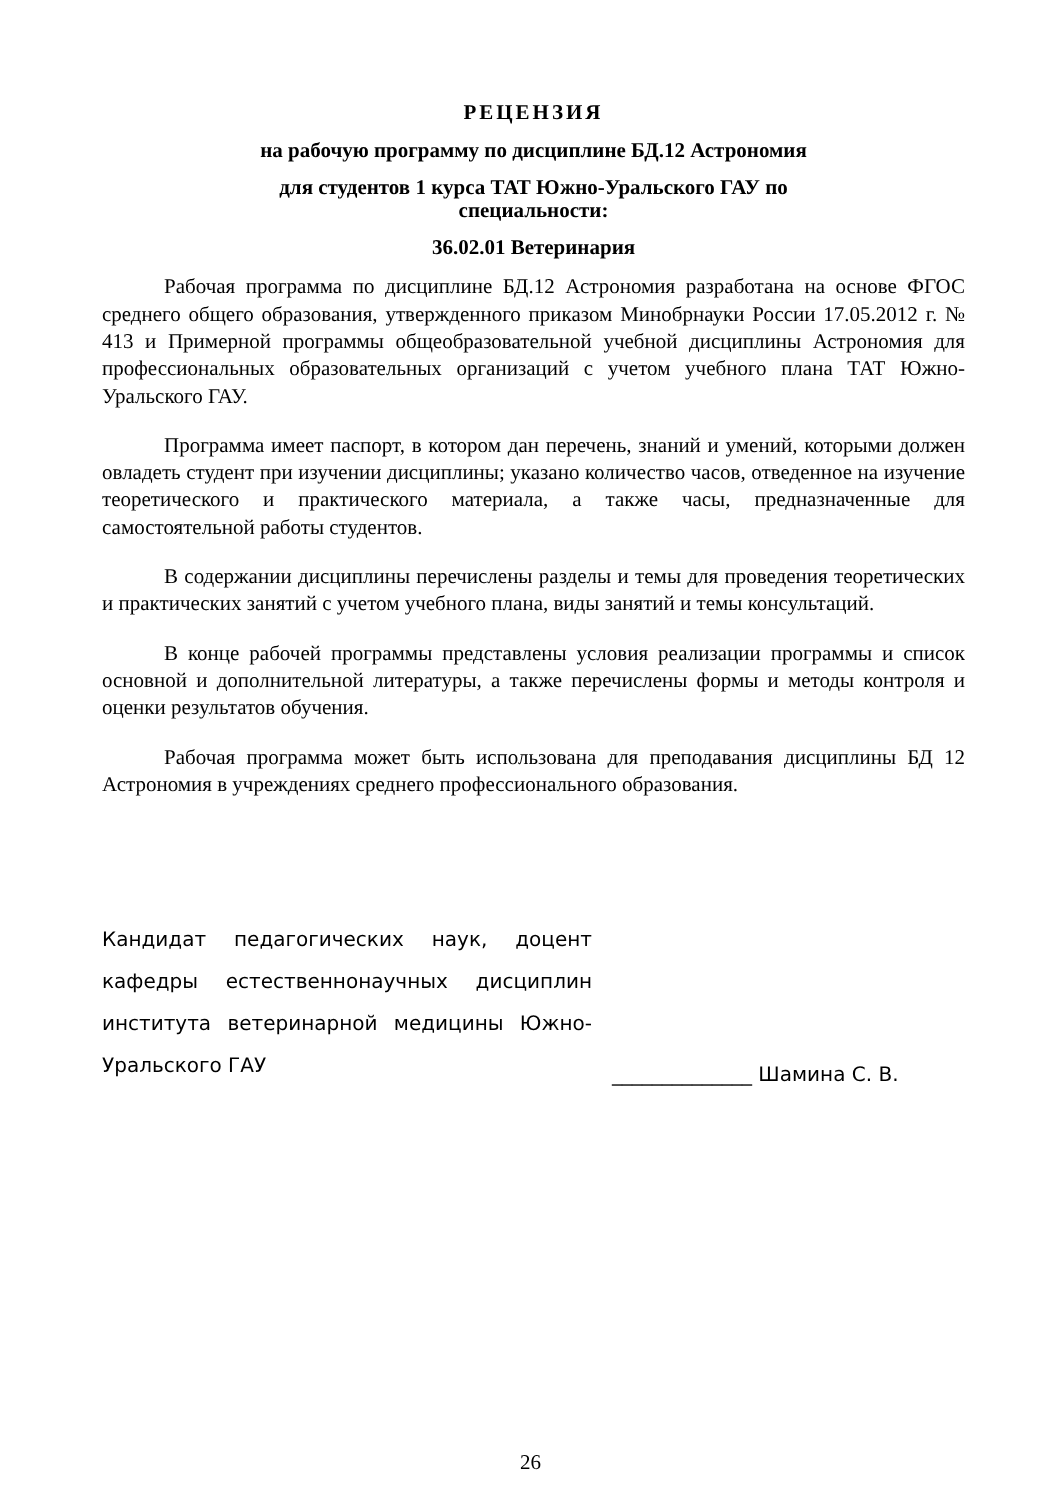РЕЦЕНЗИЯ
на рабочую программу по дисциплине БД.12 Астрономия
для студентов 1 курса ТАТ Южно-Уральского ГАУ по
специальности:
36.02.01 Ветеринария
Рабочая программа по дисциплине БД.12 Астрономия разработана на основе ФГОС среднего общего образования, утвержденного приказом Минобрнауки России 17.05.2012 г. № 413 и Примерной программы общеобразовательной учебной дисциплины Астрономия для профессиональных образовательных организаций с учетом учебного плана ТАТ Южно-Уральского ГАУ.
Программа имеет паспорт, в котором дан перечень, знаний и умений, которыми должен овладеть студент при изучении дисциплины; указано количество часов, отведенное на изучение теоретического и практического материала, а также часы, предназначенные для самостоятельной работы студентов.
В содержании дисциплины перечислены разделы и темы для проведения теоретических и практических занятий с учетом учебного плана, виды занятий и темы консультаций.
В конце рабочей программы представлены условия реализации программы и список основной и дополнительной литературы, а также перечислены формы и методы контроля и оценки результатов обучения.
Рабочая программа может быть использована для преподавания дисциплины БД 12 Астрономия в учреждениях среднего профессионального образования.
Кандидат педагогических наук, доцент кафедры естественнонаучных дисциплин института ветеринарной медицины Южно-Уральского ГАУ
______________ Шамина С. В.
26